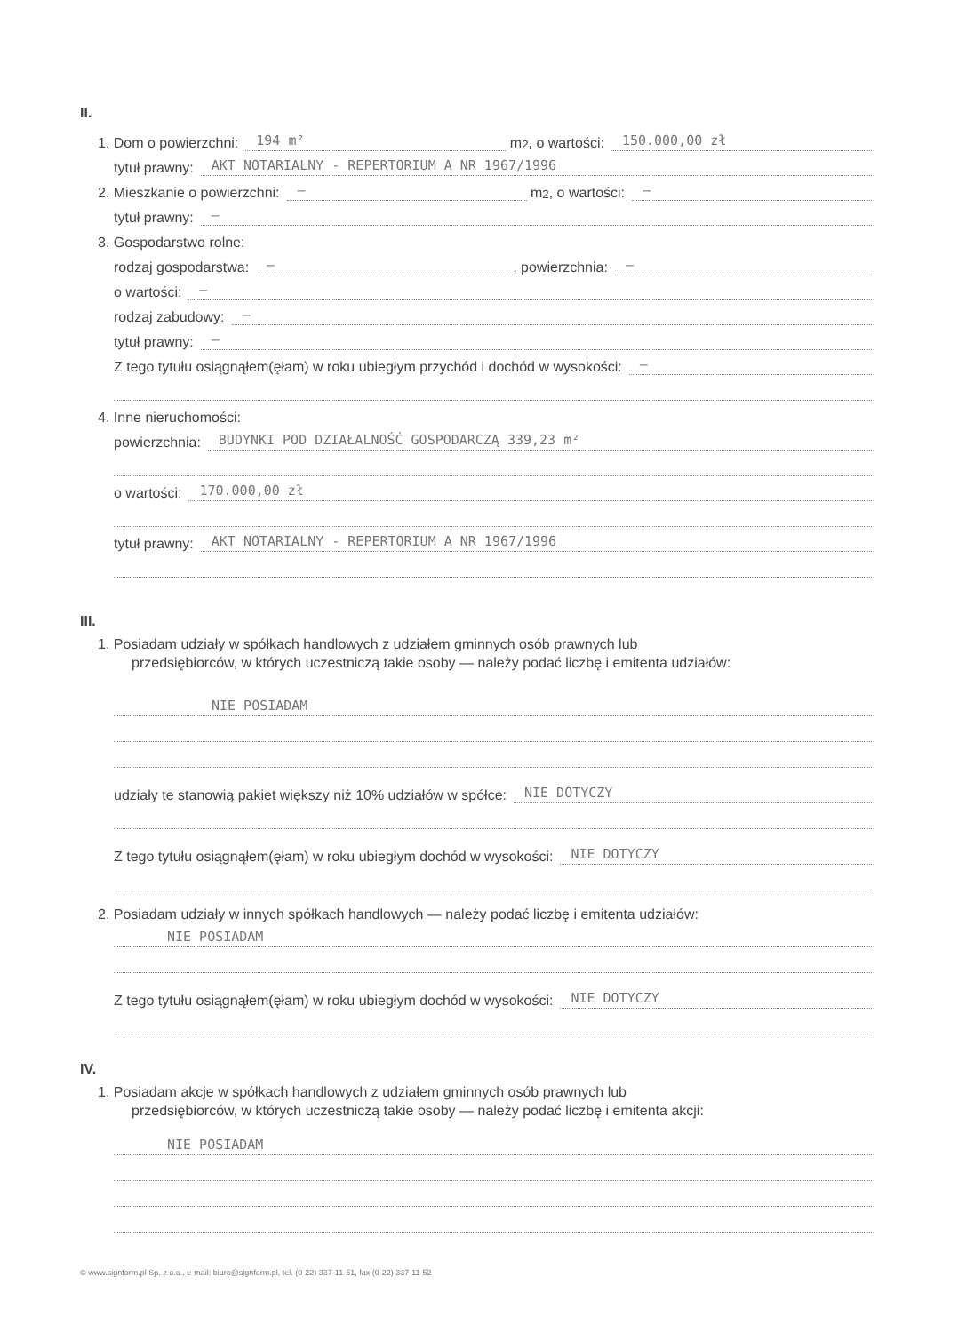II.
1. Dom o powierzchni: 194 m² m<sup>2</sup>, o wartości: 150.000,00 zł
tytuł prawny: AKT NOTARIALNY - REPERTORIUM A NR 1967/1996
2. Mieszkanie o powierzchni: — m<sup>2</sup>, o wartości: —
tytuł prawny: —
3. Gospodarstwo rolne:
rodzaj gospodarstwa: —, powierzchnia: —
o wartości: —
rodzaj zabudowy: —
tytuł prawny: —
Z tego tytułu osiągnąłem(ęłam) w roku ubiegłym przychód i dochód w wysokości: —
4. Inne nieruchomości:
powierzchnia: BUDYNKI POD DZIAŁALNOŚĆ GOSPODARCZĄ 339,23 m²
o wartości: 170.000,00 zł
tytuł prawny: AKT NOTARIALNY - REPERTORIUM A NR 1967/1996
III.
1. Posiadam udziały w spółkach handlowych z udziałem gminnych osób prawnych lub
przedsiębiorców, w których uczestniczą takie osoby — należy podać liczbę i emitenta udziałów:
NIE POSIADAM
udziały te stanowią pakiet większy niż 10% udziałów w spółce: NIE DOTYCZY
Z tego tytułu osiągnąłem(ęłam) w roku ubiegłym dochód w wysokości: NIE DOTYCZY
2. Posiadam udziały w innych spółkach handlowych — należy podać liczbę i emitenta udziałów:
NIE POSIADAM
Z tego tytułu osiągnąłem(ęłam) w roku ubiegłym dochód w wysokości: NIE DOTYCZY
IV.
1. Posiadam akcje w spółkach handlowych z udziałem gminnych osób prawnych lub
przedsiębiorców, w których uczestniczą takie osoby — należy podać liczbę i emitenta akcji:
NIE POSIADAM
© www.signform.pl Sp. z o.o., e-mail: biuro@signform.pl, tel. (0-22) 337-11-51, fax (0-22) 337-11-52